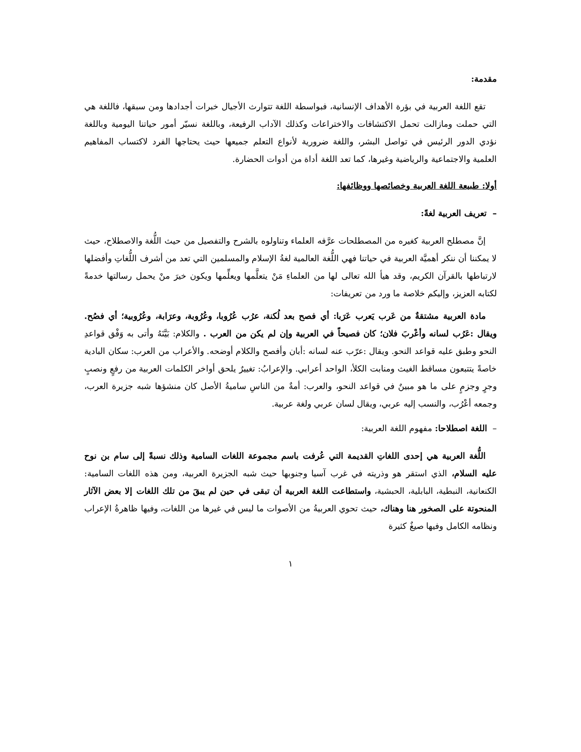مقدمة:
تقع اللغة العربية في بؤرة الأهداف الإنسانية، فبواسطة اللغة تتوارث الأجيال خبرات أجدادها ومن سبقها، فاللغة هي التي حملت ومازالت تحمل الاكتشافات والاختراعات وكذلك الآداب الرفيعة، وباللغة نسيّر أمور حياتنا اليومية وباللغة نؤدي الدور الرئيس في تواصل البشر، واللغة ضرورية لأنواع التعلم جميعها حيث يحتاجها الفرد لاكتساب المفاهيم العلمية والاجتماعية والرياضية وغيرها، كما تعد اللغة أداة من أدوات الحضارة.
أولا: طبيعة اللغة العربية وخصائصها ووظائفها:
– تعريف العربية لغةً:
إنَّ مصطلح العربية كغيره من المصطلحات عرَّفه العلماء وتناولوه بالشرح والتفصيل من حيث اللُّغة والاصطلاح، حيث لا يمكننا أن ننكر أهميَّة العربية في حياتنا فهي اللُّغة العالمية لغةُ الإسلام والمسلمين التي تعد من أشرف اللُّغاتِ وأفضلها لارتباطها بالقرآن الكريم، وقد هيأ الله تعالى لها من العلماءِ مَنْ يتعلَّمها ويعلِّمها ويكون خيرَ منْ يحمل رسالتها خدمةً لكتابه العزيز، وإليكم خلاصة ما ورد من تعريفات:
مادة العربية مشتقةٌ من عَرب يَعرب عَرَبا: أي فصح بعد لُكنة، عرُب عُرُوبا، وعُرُوبة، وعرَابة، وعُرُوبية؛ أي فصُح. ويقال :عَرُب لسانه وأعْربَ فلان؛ كان فصيحاً في العربية وإن لم يكن من العرب . والكلام: بَيَّنَهُ وأتى به وَفْق قواعدِ النحو وطبق عليه قواعد النحو. ويقال :عرّب عنه لسانه :أبان وأفصح والكلام أوضحه. والأعراب من العرب: سكان البادية خاصةً يتتبعون مساقط الغيث ومنابت الكلأ، الواحد أعرابي. والإعرابُ: تغييرٌ يلحق أواخر الكلمات العربية من رفعٍ ونصبٍ وجرٍ وجزمٍ على ما هو مبينٌ في قواعد النحو، والعرب: أمةٌ من الناسِ ساميةُ الأصل كان منشؤها شبه جزيرة العرب، وجمعه أعْرُب، والنسب إليه عربي، ويقال لسان عربي ولغة عربية.
– اللغة اصطلاحا: مفهوم اللغة العربية:
اللُّغة العربية هي إحدى اللغاتِ القديمة التي عُرفت باسم مجموعة اللغات السامية وذلك نسبةً إلى سام بن نوح عليه السلام، الذي استقر هو وذريته في غرب آسيا وجنوبها حيث شبه الجزيرة العربية، ومن هذه اللغات السامية: الكنعانية، النبطية، البابلية، الحبشية، واستطاعت اللغة العربية أن تبقى في حين لم يبقَ من تلك اللغات إلا بعض الآثار المنحوتة على الصخور هنا وهناك، حيث تحوي العربيةُ من الأصوات ما ليس في غيرها من اللغات، وفيها ظاهرةُ الإعراب ونظامه الكامل وفيها صيغٌ كثيرة
١